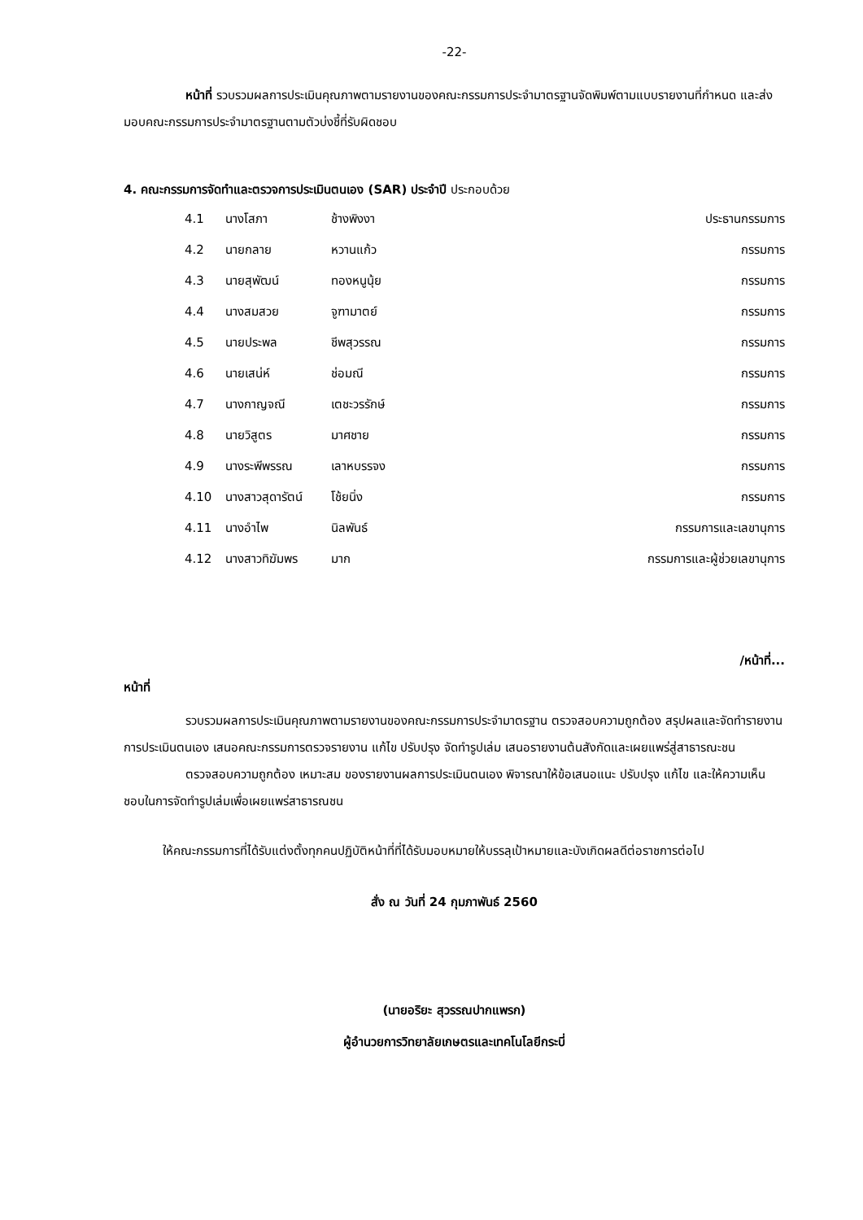-22-
หน้าที่ รวบรวมผลการประเมินคุณภาพตามรายงานของคณะกรรมการประจำมาตรฐานจัดพิมพ์ตามแบบรายงานที่กำหนด และส่งมอบคณะกรรมการประจำมาตรฐานตามตัวบ่งชี้ที่รับผิดชอบ
4. คณะกรรมการจัดทำและตรวจการประเมินตนเอง (SAR) ประจำปี ประกอบด้วย
| 4.1 | นางโสภา | ช้างพิงงา | ประธานกรรมการ |
| 4.2 | นายกลาย | หวานแก้ว | กรรมการ |
| 4.3 | นายสุพัฒน์ | ทองหนูนุ้ย | กรรมการ |
| 4.4 | นางสมสวย | จูฑามาตย์ | กรรมการ |
| 4.5 | นายประพล | ชีพสุวรรณ | กรรมการ |
| 4.6 | นายเสน่ห์ | ช่อมณี | กรรมการ |
| 4.7 | นางกาญจณี | เตชะวรรักษ์ | กรรมการ |
| 4.8 | นายวิสูตร | มาศชาย | กรรมการ |
| 4.9 | นางระพีพรรณ | เลาหบรรจง | กรรมการ |
| 4.10 | นางสาวสุดารัตน์ | โช้ยนิ่ง | กรรมการ |
| 4.11 | นางอำไพ | นิลพันธ์ | กรรมการและเลขานุการ |
| 4.12 | นางสาวทิฆัมพร | มาก | กรรมการและผู้ช่วยเลขานุการ |
/หน้าที่...
หน้าที่
รวบรวมผลการประเมินคุณภาพตามรายงานของคณะกรรมการประจำมาตรฐาน ตรวจสอบความถูกต้อง สรุปผลและจัดทำรายงานการประเมินตนเอง เสนอคณะกรรมการตรวจรายงาน แก้ไข ปรับปรุง จัดทำรูปเล่ม เสนอรายงานต้นสังกัดและเผยแพร่สู่สาธารณะชน
ตรวจสอบความถูกต้อง เหมาะสม ของรายงานผลการประเมินตนเอง พิจารณาให้ข้อเสนอแนะ ปรับปรุง แก้ไข และให้ความเห็นชอบในการจัดทำรูปเล่มเพื่อเผยแพร่สาธารณชน
ให้คณะกรรมการที่ได้รับแต่งตั้งทุกคนปฏิบัติหน้าที่ที่ได้รับมอบหมายให้บรรลุเป้าหมายและบังเกิดผลดีต่อราชการต่อไป
สั่ง ณ วันที่ 24 กุมภาพันธ์ 2560
(นายอริยะ สุวรรณปากแพรก)
ผู้อำนวยการวิทยาลัยเกษตรและเทคโนโลยีกระบี่